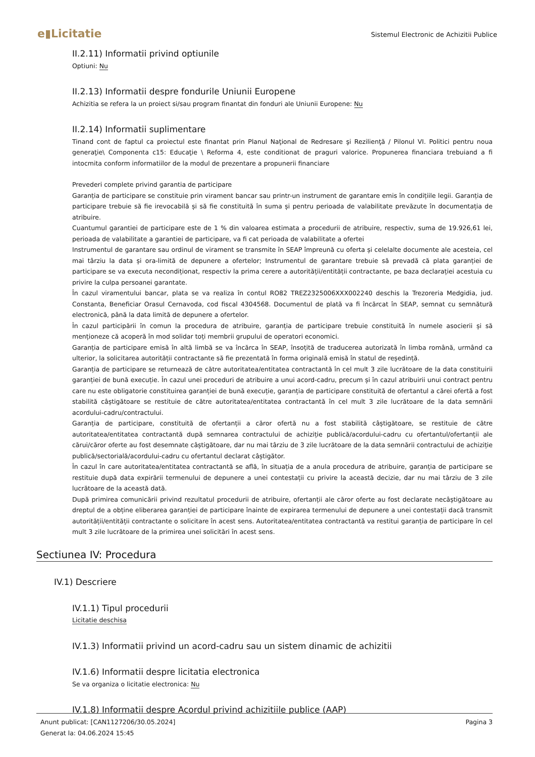e▮Licitatie
Sistemul Electronic de Achizitii Publice
II.2.11) Informatii privind optiunile
Optiuni: Nu
II.2.13) Informatii despre fondurile Uniunii Europene
Achizitia se refera la un proiect si/sau program finantat din fonduri ale Uniunii Europene: Nu
II.2.14) Informatii suplimentare
Tinand cont de faptul ca proiectul este finantat prin Planul Naţional de Redresare şi Rezilienţă / Pilonul VI. Politici pentru noua generaţie\ Componenta c15: Educaţie \ Reforma 4, este conditionat de praguri valorice. Propunerea financiara trebuiand a fi intocmita conform informatiilor de la modul de prezentare a propunerii financiare
Prevederi complete privind garantia de participare
Garanția de participare se constituie prin virament bancar sau printr-un instrument de garantare emis în condițiile legii. Garanția de participare trebuie să fie irevocabilă și să fie constituită în suma și pentru perioada de valabilitate prevăzute în documentația de atribuire.
Cuantumul garantiei de participare este de 1 % din valoarea estimata a procedurii de atribuire, respectiv, suma de 19.926,61 lei, perioada de valabilitate a garantiei de participare, va fi cat perioada de valabilitate a ofertei
Instrumentul de garantare sau ordinul de virament se transmite în SEAP împreună cu oferta și celelalte documente ale acesteia, cel mai târziu la data și ora-limită de depunere a ofertelor; Instrumentul de garantare trebuie să prevadă că plata garanției de participare se va executa necondiționat, respectiv la prima cerere a autorității/entității contractante, pe baza declarației acestuia cu privire la culpa persoanei garantate.
În cazul viramentului bancar, plata se va realiza în contul RO82 TREZ2325006XXX002240 deschis la Trezoreria Medgidia, jud. Constanta, Beneficiar Orasul Cernavoda, cod fiscal 4304568. Documentul de plată va fi încărcat în SEAP, semnat cu semnătură electronică, până la data limită de depunere a ofertelor.
În cazul participării în comun la procedura de atribuire, garanția de participare trebuie constituită în numele asocierii și să menționeze că acoperă în mod solidar toți membrii grupului de operatori economici.
Garanția de participare emisă în altă limbă se va încărca în SEAP, însoțită de traducerea autorizată în limba română, urmând ca ulterior, la solicitarea autorității contractante să fie prezentată în forma originală emisă în statul de reședință.
Garanția de participare se returnează de către autoritatea/entitatea contractantă în cel mult 3 zile lucrătoare de la data constituirii garanției de bună execuție. În cazul unei proceduri de atribuire a unui acord-cadru, precum și în cazul atribuirii unui contract pentru care nu este obligatorie constituirea garanției de bună execuție, garanția de participare constituită de ofertantul a cărei ofertă a fost stabilită câștigătoare se restituie de către autoritatea/entitatea contractantă în cel mult 3 zile lucrătoare de la data semnării acordului-cadru/contractului.
Garanția de participare, constituită de ofertanții a căror ofertă nu a fost stabilită câștigătoare, se restituie de către autoritatea/entitatea contractantă după semnarea contractului de achiziție publică/acordului-cadru cu ofertantul/ofertanții ale cărui/căror oferte au fost desemnate câștigătoare, dar nu mai târziu de 3 zile lucrătoare de la data semnării contractului de achiziție publică/sectorială/acordului-cadru cu ofertantul declarat câștigător.
În cazul în care autoritatea/entitatea contractantă se află, în situația de a anula procedura de atribuire, garanția de participare se restituie după data expirării termenului de depunere a unei contestații cu privire la această decizie, dar nu mai târziu de 3 zile lucrătoare de la această dată.
După primirea comunicării privind rezultatul procedurii de atribuire, ofertanții ale căror oferte au fost declarate necâștigătoare au dreptul de a obține eliberarea garanției de participare înainte de expirarea termenului de depunere a unei contestații dacă transmit autorității/entității contractante o solicitare în acest sens. Autoritatea/entitatea contractantă va restitui garanția de participare în cel mult 3 zile lucrătoare de la primirea unei solicitări în acest sens.
Sectiunea IV: Procedura
IV.1) Descriere
IV.1.1) Tipul procedurii
Licitatie deschisa
IV.1.3) Informatii privind un acord-cadru sau un sistem dinamic de achizitii
IV.1.6) Informatii despre licitatia electronica
Se va organiza o licitatie electronica: Nu
IV.1.8) Informatii despre Acordul privind achizitiile publice (AAP)
Anunt publicat: [CAN1127206/30.05.2024]
Generat la: 04.06.2024 15:45
Pagina 3